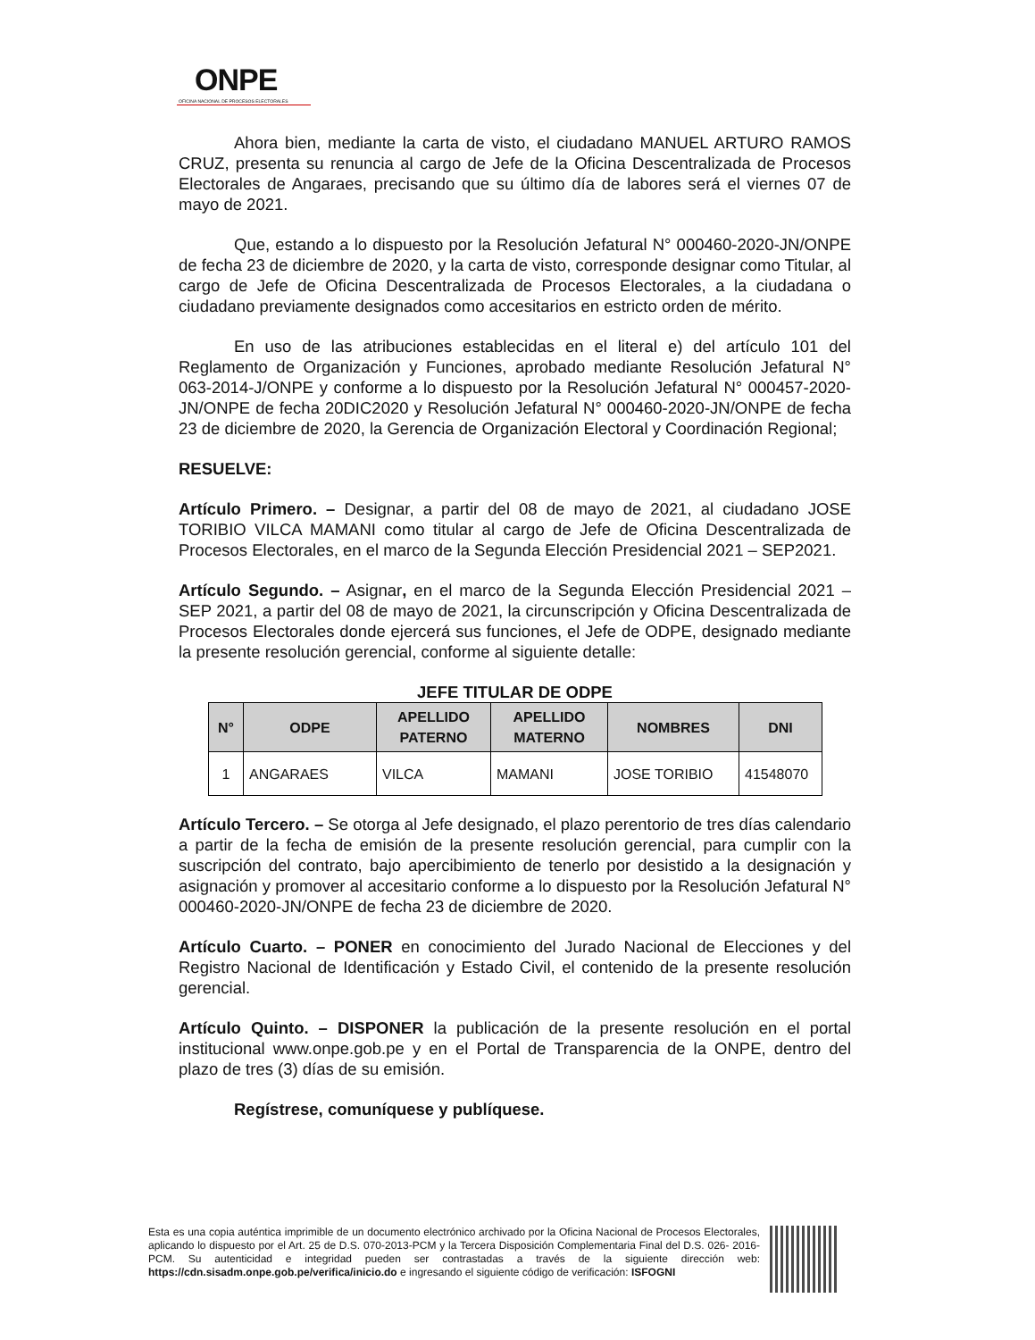ONPE
OFICINA NACIONAL DE PROCESOS ELECTORALES
Ahora bien, mediante la carta de visto, el ciudadano MANUEL ARTURO RAMOS CRUZ, presenta su renuncia al cargo de Jefe de la Oficina Descentralizada de Procesos Electorales de Angaraes, precisando que su último día de labores será el viernes 07 de mayo de 2021.
Que, estando a lo dispuesto por la Resolución Jefatural N° 000460-2020-JN/ONPE de fecha 23 de diciembre de 2020, y la carta de visto, corresponde designar como Titular, al cargo de Jefe de Oficina Descentralizada de Procesos Electorales, a la ciudadana o ciudadano previamente designados como accesitarios en estricto orden de mérito.
En uso de las atribuciones establecidas en el literal e) del artículo 101 del Reglamento de Organización y Funciones, aprobado mediante Resolución Jefatural N° 063-2014-J/ONPE y conforme a lo dispuesto por la Resolución Jefatural N° 000457-2020-JN/ONPE de fecha 20DIC2020 y Resolución Jefatural N° 000460-2020-JN/ONPE de fecha 23 de diciembre de 2020, la Gerencia de Organización Electoral y Coordinación Regional;
RESUELVE:
Artículo Primero. – Designar, a partir del 08 de mayo de 2021, al ciudadano JOSE TORIBIO VILCA MAMANI como titular al cargo de Jefe de Oficina Descentralizada de Procesos Electorales, en el marco de la Segunda Elección Presidencial 2021 – SEP2021.
Artículo Segundo. – Asignar, en el marco de la Segunda Elección Presidencial 2021 – SEP 2021, a partir del 08 de mayo de 2021, la circunscripción y Oficina Descentralizada de Procesos Electorales donde ejercerá sus funciones, el Jefe de ODPE, designado mediante la presente resolución gerencial, conforme al siguiente detalle:
JEFE TITULAR DE ODPE
| N° | ODPE | APELLIDO PATERNO | APELLIDO MATERNO | NOMBRES | DNI |
| --- | --- | --- | --- | --- | --- |
| 1 | ANGARAES | VILCA | MAMANI | JOSE TORIBIO | 41548070 |
Artículo Tercero. – Se otorga al Jefe designado, el plazo perentorio de tres días calendario a partir de la fecha de emisión de la presente resolución gerencial, para cumplir con la suscripción del contrato, bajo apercibimiento de tenerlo por desistido a la designación y asignación y promover al accesitario conforme a lo dispuesto por la Resolución Jefatural N° 000460-2020-JN/ONPE de fecha 23 de diciembre de 2020.
Artículo Cuarto. – PONER en conocimiento del Jurado Nacional de Elecciones y del Registro Nacional de Identificación y Estado Civil, el contenido de la presente resolución gerencial.
Artículo Quinto. – DISPONER la publicación de la presente resolución en el portal institucional www.onpe.gob.pe y en el Portal de Transparencia de la ONPE, dentro del plazo de tres (3) días de su emisión.
Regístrese, comuníquese y publíquese.
Esta es una copia auténtica imprimible de un documento electrónico archivado por la Oficina Nacional de Procesos Electorales, aplicando lo dispuesto por el Art. 25 de D.S. 070-2013-PCM y la Tercera Disposición Complementaria Final del D.S. 026- 2016-PCM. Su autenticidad e integridad pueden ser contrastadas a través de la siguiente dirección web: https://cdn.sisadm.onpe.gob.pe/verifica/inicio.do e ingresando el siguiente código de verificación: ISFOGNI